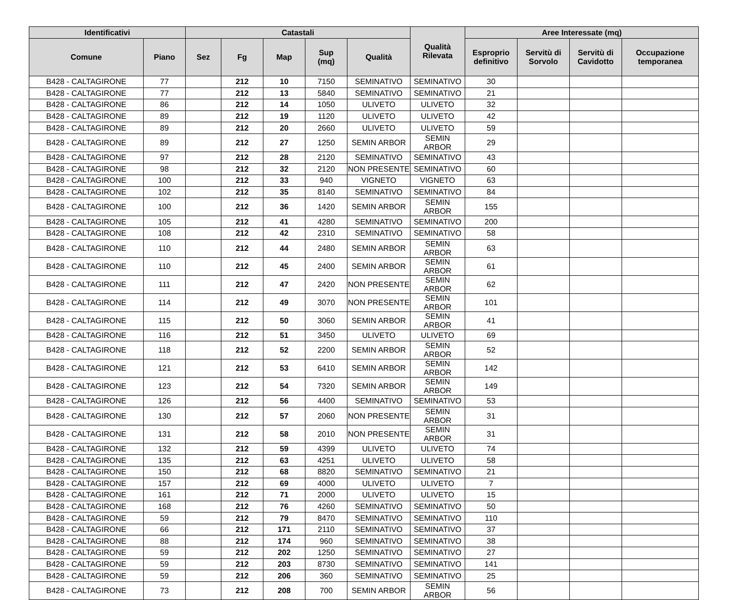| Identificativi | | Catastali | | | | | Qualità Rilevata | Aree Interessate (mq) | | | |
| --- | --- | --- | --- | --- | --- | --- | --- | --- | --- | --- | --- |
| Comune | Piano | Sez | Fg | Map | Sup (mq) | Qualità | | Esproprio definitivo | Servitù di Sorvolo | Servitù di Cavidotto | Occupazione temporanea |
| B428 - CALTAGIRONE | 77 | | 212 | 10 | 7150 | SEMINATIVO | SEMINATIVO | 30 | | | |
| B428 - CALTAGIRONE | 77 | | 212 | 13 | 5840 | SEMINATIVO | SEMINATIVO | 21 | | | |
| B428 - CALTAGIRONE | 86 | | 212 | 14 | 1050 | ULIVETO | ULIVETO | 32 | | | |
| B428 - CALTAGIRONE | 89 | | 212 | 19 | 1120 | ULIVETO | ULIVETO | 42 | | | |
| B428 - CALTAGIRONE | 89 | | 212 | 20 | 2660 | ULIVETO | ULIVETO | 59 | | | |
| B428 - CALTAGIRONE | 89 | | 212 | 27 | 1250 | SEMIN ARBOR | SEMIN ARBOR | 29 | | | |
| B428 - CALTAGIRONE | 97 | | 212 | 28 | 2120 | SEMINATIVO | SEMINATIVO | 43 | | | |
| B428 - CALTAGIRONE | 98 | | 212 | 32 | 2120 | NON PRESENTE | SEMINATIVO | 60 | | | |
| B428 - CALTAGIRONE | 100 | | 212 | 33 | 940 | VIGNETO | VIGNETO | 63 | | | |
| B428 - CALTAGIRONE | 102 | | 212 | 35 | 8140 | SEMINATIVO | SEMINATIVO | 84 | | | |
| B428 - CALTAGIRONE | 100 | | 212 | 36 | 1420 | SEMIN ARBOR | SEMIN ARBOR | 155 | | | |
| B428 - CALTAGIRONE | 105 | | 212 | 41 | 4280 | SEMINATIVO | SEMINATIVO | 200 | | | |
| B428 - CALTAGIRONE | 108 | | 212 | 42 | 2310 | SEMINATIVO | SEMINATIVO | 58 | | | |
| B428 - CALTAGIRONE | 110 | | 212 | 44 | 2480 | SEMIN ARBOR | SEMIN ARBOR | 63 | | | |
| B428 - CALTAGIRONE | 110 | | 212 | 45 | 2400 | SEMIN ARBOR | SEMIN ARBOR | 61 | | | |
| B428 - CALTAGIRONE | 111 | | 212 | 47 | 2420 | NON PRESENTE | SEMIN ARBOR | 62 | | | |
| B428 - CALTAGIRONE | 114 | | 212 | 49 | 3070 | NON PRESENTE | SEMIN ARBOR | 101 | | | |
| B428 - CALTAGIRONE | 115 | | 212 | 50 | 3060 | SEMIN ARBOR | SEMIN ARBOR | 41 | | | |
| B428 - CALTAGIRONE | 116 | | 212 | 51 | 3450 | ULIVETO | ULIVETO | 69 | | | |
| B428 - CALTAGIRONE | 118 | | 212 | 52 | 2200 | SEMIN ARBOR | SEMIN ARBOR | 52 | | | |
| B428 - CALTAGIRONE | 121 | | 212 | 53 | 6410 | SEMIN ARBOR | SEMIN ARBOR | 142 | | | |
| B428 - CALTAGIRONE | 123 | | 212 | 54 | 7320 | SEMIN ARBOR | SEMIN ARBOR | 149 | | | |
| B428 - CALTAGIRONE | 126 | | 212 | 56 | 4400 | SEMINATIVO | SEMINATIVO | 53 | | | |
| B428 - CALTAGIRONE | 130 | | 212 | 57 | 2060 | NON PRESENTE | SEMIN ARBOR | 31 | | | |
| B428 - CALTAGIRONE | 131 | | 212 | 58 | 2010 | NON PRESENTE | SEMIN ARBOR | 31 | | | |
| B428 - CALTAGIRONE | 132 | | 212 | 59 | 4399 | ULIVETO | ULIVETO | 74 | | | |
| B428 - CALTAGIRONE | 135 | | 212 | 63 | 4251 | ULIVETO | ULIVETO | 58 | | | |
| B428 - CALTAGIRONE | 150 | | 212 | 68 | 8820 | SEMINATIVO | SEMINATIVO | 21 | | | |
| B428 - CALTAGIRONE | 157 | | 212 | 69 | 4000 | ULIVETO | ULIVETO | 7 | | | |
| B428 - CALTAGIRONE | 161 | | 212 | 71 | 2000 | ULIVETO | ULIVETO | 15 | | | |
| B428 - CALTAGIRONE | 168 | | 212 | 76 | 4260 | SEMINATIVO | SEMINATIVO | 50 | | | |
| B428 - CALTAGIRONE | 59 | | 212 | 79 | 8470 | SEMINATIVO | SEMINATIVO | 110 | | | |
| B428 - CALTAGIRONE | 66 | | 212 | 171 | 2110 | SEMINATIVO | SEMINATIVO | 37 | | | |
| B428 - CALTAGIRONE | 88 | | 212 | 174 | 960 | SEMINATIVO | SEMINATIVO | 38 | | | |
| B428 - CALTAGIRONE | 59 | | 212 | 202 | 1250 | SEMINATIVO | SEMINATIVO | 27 | | | |
| B428 - CALTAGIRONE | 59 | | 212 | 203 | 8730 | SEMINATIVO | SEMINATIVO | 141 | | | |
| B428 - CALTAGIRONE | 59 | | 212 | 206 | 360 | SEMINATIVO | SEMINATIVO | 25 | | | |
| B428 - CALTAGIRONE | 73 | | 212 | 208 | 700 | SEMIN ARBOR | SEMIN ARBOR | 56 | | | |